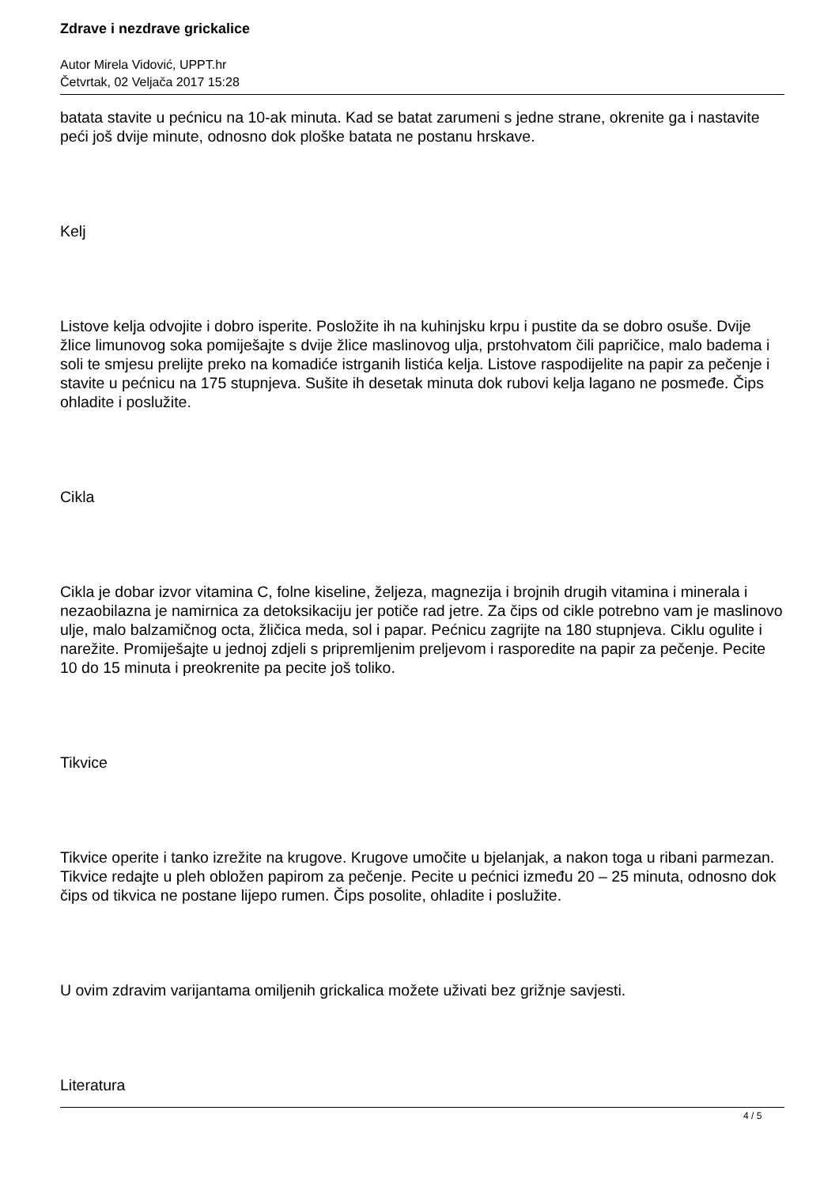Zdrave i nezdrave grickalice
Autor Mirela Vidović, UPPT.hr
Četvrtak, 02 Veljača 2017 15:28
batata stavite u pećnicu na 10-ak minuta. Kad se batat zarumeni s jedne strane, okrenite ga i nastavite peći još dvije minute, odnosno dok ploške batata ne postanu hrskave.
Kelj
Listove kelja odvojite i dobro isperite. Posložite ih na kuhinjsku krpu i pustite da se dobro osuše. Dvije žlice limunovog soka pomiješajte s dvije žlice maslinovog ulja, prstohvatom čili papričice, malo badema i soli te smjesu prelijte preko na komadiće istrganih listića kelja. Listove raspodijelite na papir za pečenje i stavite u pećnicu na 175 stupnjeva. Sušite ih desetak minuta dok rubovi kelja lagano ne posmeđe. Čips ohladite i poslužite.
Cikla
Cikla je dobar izvor vitamina C, folne kiseline, željeza, magnezija i brojnih drugih vitamina i minerala i nezaobilazna je namirnica za detoksikaciju jer potiče rad jetre. Za čips od cikle potrebno vam je maslinovo ulje, malo balzamičnog octa, žličica meda, sol i papar. Pećnicu zagrijte na 180 stupnjeva. Ciklu ogulite i narežite. Promiješajte u jednoj zdjeli s pripremljenim preljevom i rasporedite na papir za pečenje. Pecite 10 do 15 minuta i preokrenite pa pecite još toliko.
Tikvice
Tikvice operite i tanko izrežite na krugove. Krugove umočite u bjelanjak, a nakon toga u ribani parmezan. Tikvice redajte u pleh obložen papirom za pečenje. Pecite u pećnici između 20 – 25 minuta, odnosno dok čips od tikvica ne postane lijepo rumen. Čips posolite, ohladite i poslužite.
U ovim zdravim varijantama omiljenih grickalica možete uživati bez grižnje savjesti.
Literatura
4 / 5